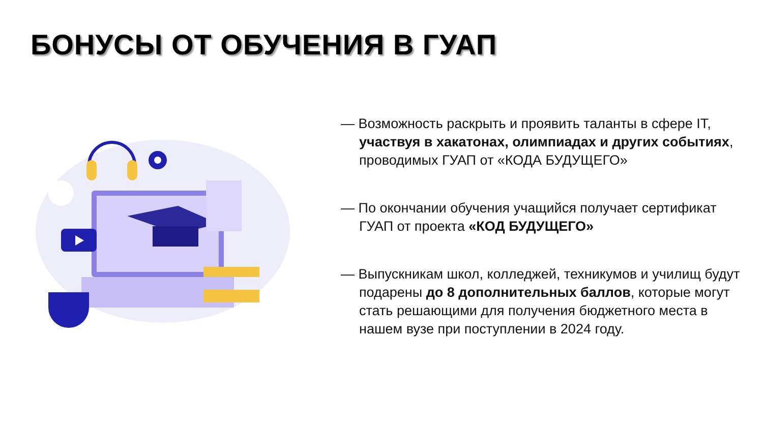БОНУСЫ ОТ ОБУЧЕНИЯ В ГУАП
— Возможность раскрыть и проявить таланты в сфере IT, участвуя в хакатонах, олимпиадах и других событиях, проводимых ГУАП от «КОДА БУДУЩЕГО»
— По окончании обучения учащийся получает сертификат ГУАП от проекта «КОД БУДУЩЕГО»
— Выпускникам школ, колледжей, техникумов и училищ будут подарены до 8 дополнительных баллов, которые могут стать решающими для получения бюджетного места в нашем вузе при поступлении в 2024 году.